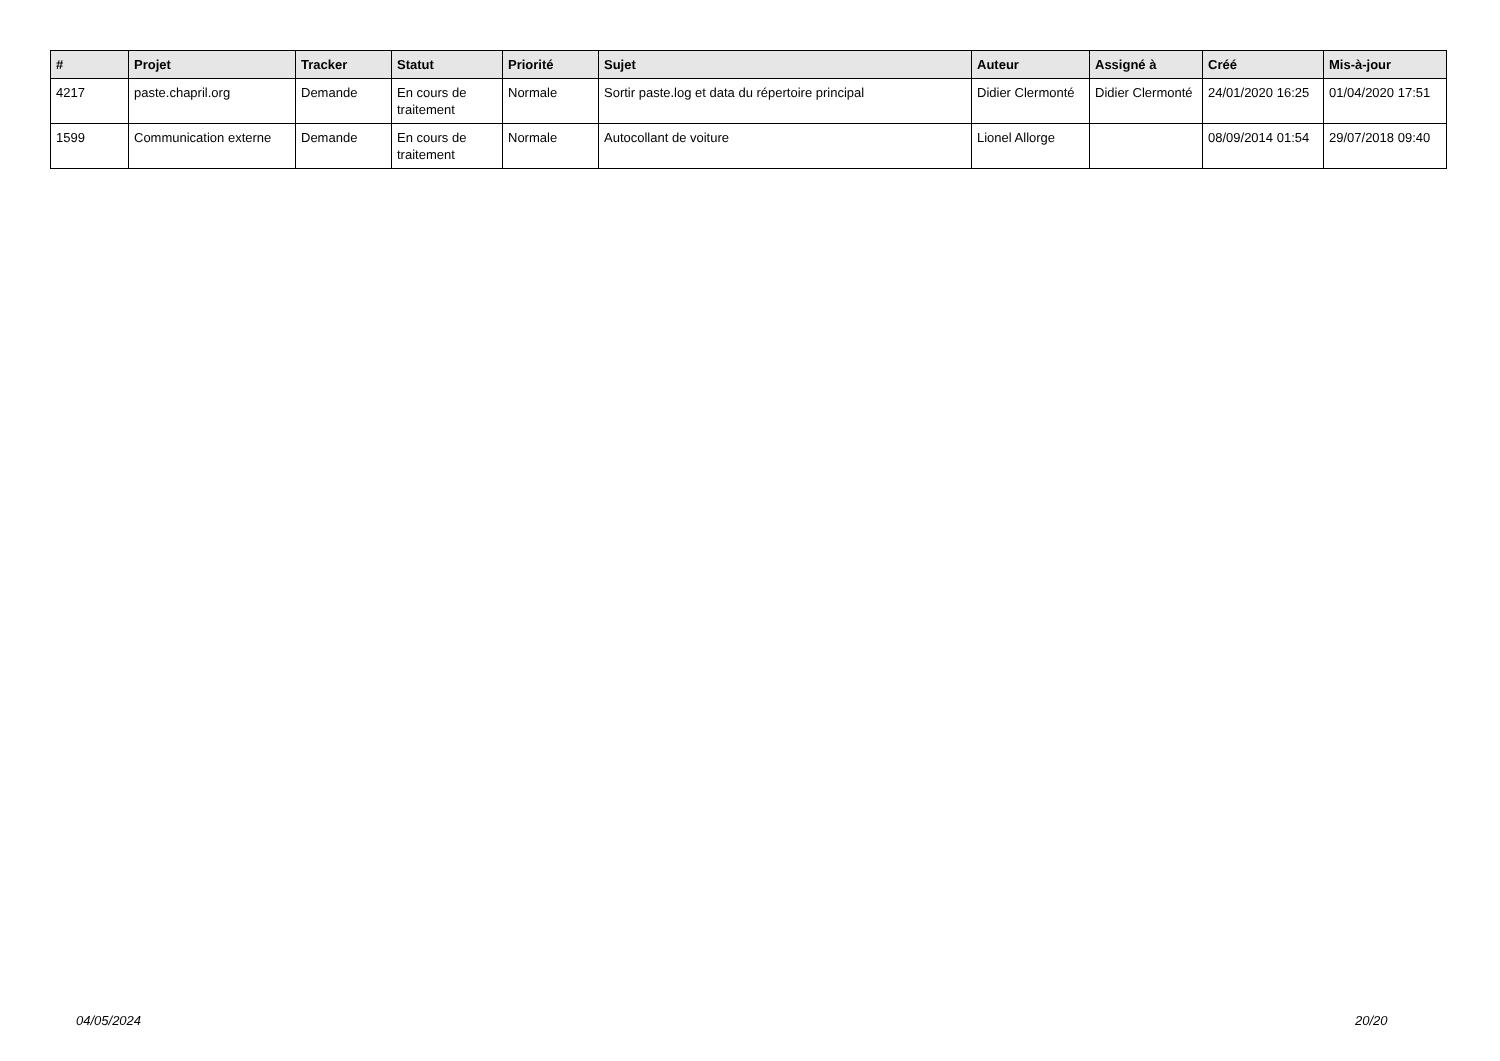| # | Projet | Tracker | Statut | Priorité | Sujet | Auteur | Assigné à | Créé | Mis-à-jour |
| --- | --- | --- | --- | --- | --- | --- | --- | --- | --- |
| 4217 | paste.chapril.org | Demande | En cours de traitement | Normale | Sortir paste.log et data du répertoire principal | Didier Clermonté | Didier Clermonté | 24/01/2020 16:25 | 01/04/2020 17:51 |
| 1599 | Communication externe | Demande | En cours de traitement | Normale | Autocollant de voiture | Lionel Allorge | | 08/09/2014 01:54 | 29/07/2018 09:40 |
04/05/2024 20/20